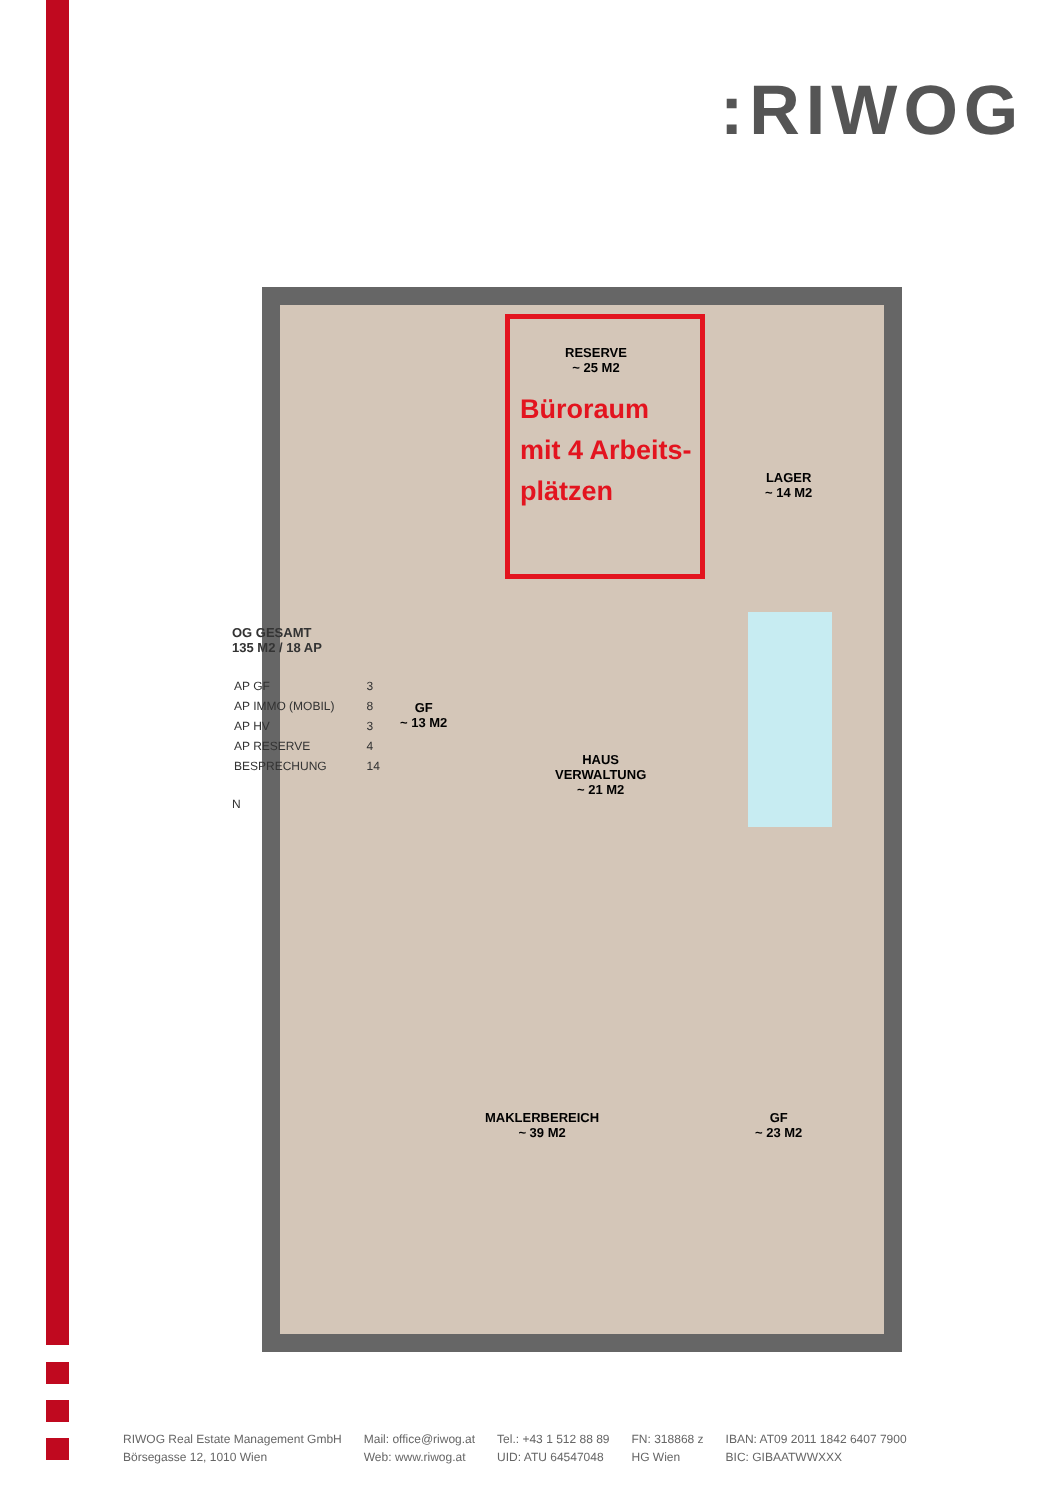:RIWOG
Büroraum
mit 4 Arbeits-
plätzen
RESERVE
~ 25 M2
LAGER
~ 14 M2
GF
~ 13 M2
HAUS
VERWALTUNG
~ 21 M2
MAKLERBEREICH
~ 39 M2
GF
~ 23 M2
OG GESAMT
135 M2 / 18 AP
| AP GF | 3 |
| AP IMMO (MOBIL) | 8 |
| AP HV | 3 |
| AP RESERVE | 4 |
| BESPRECHUNG | 14 |
N
RIWOG Real Estate Management GmbH
Börsegasse 12, 1010 Wien
Mail: office@riwog.at
Web: www.riwog.at
Tel.: +43 1 512 88 89
UID: ATU 64547048
FN: 318868 z
HG Wien
IBAN: AT09 2011 1842 6407 7900
BIC: GIBAATWWXXX